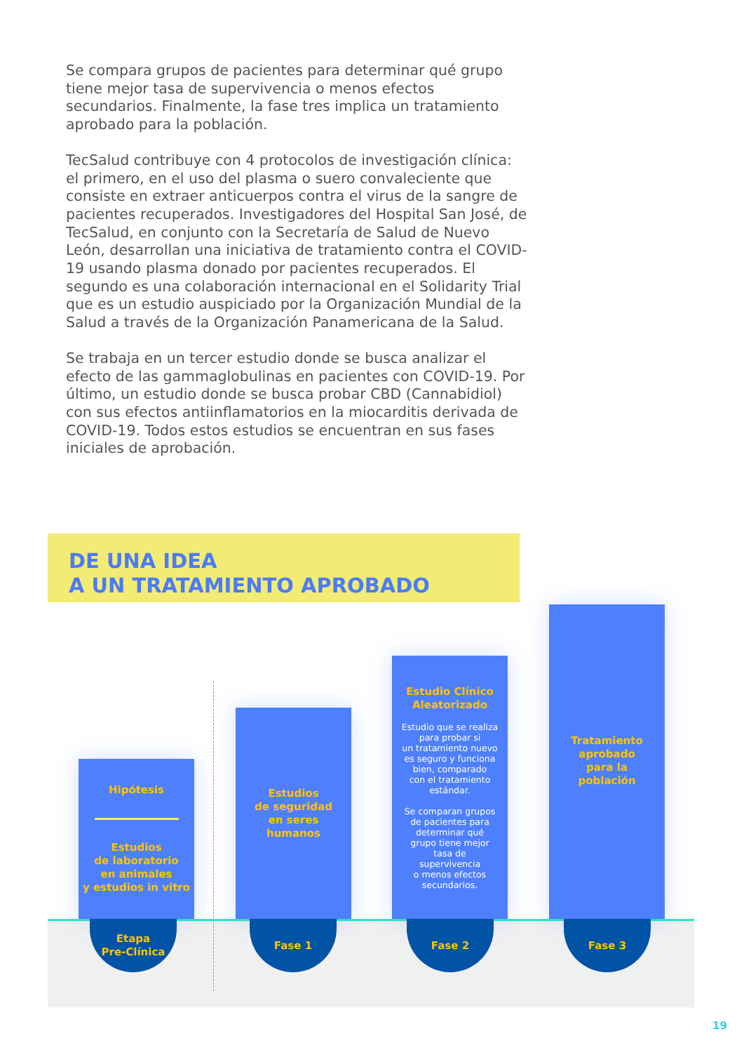Se compara grupos de pacientes para determinar qué grupo tiene mejor tasa de supervivencia o menos efectos secundarios. Finalmente, la fase tres implica un tratamiento aprobado para la población.
TecSalud contribuye con 4 protocolos de investigación clínica: el primero, en el uso del plasma o suero convaleciente que consiste en extraer anticuerpos contra el virus de la sangre de pacientes recuperados. Investigadores del Hospital San José, de TecSalud, en conjunto con la Secretaría de Salud de Nuevo León, desarrollan una iniciativa de tratamiento contra el COVID-19 usando plasma donado por pacientes recuperados. El segundo es una colaboración internacional en el Solidarity Trial que es un estudio auspiciado por la Organización Mundial de la Salud a través de la Organización Panamericana de la Salud.
Se trabaja en un tercer estudio donde se busca analizar el efecto de las gammaglobulinas en pacientes con COVID-19. Por último, un estudio donde se busca probar CBD (Cannabidiol) con sus efectos antiinflamatorios en la miocarditis derivada de COVID-19. Todos estos estudios se encuentran en sus fases iniciales de aprobación.
DE UNA IDEA
A UN TRATAMIENTO APROBADO
Hipótesis
Estudios
de laboratorio
en animales
y estudios in vitro
Estudios
de seguridad
en seres
humanos
Estudio Clínico
Aleatorizado
Estudio que se realiza
para probar si
un tratamiento nuevo
es seguro y funciona
bien, comparado
con el tratamiento
estándar.
Se comparan grupos
de pacientes para
determinar qué
grupo tiene mejor
tasa de
supervivencia
o menos efectos
secundarios.
Tratamiento
aprobado
para la
población
Etapa
Pre-Clínica
Fase 1 Fase 2 Fase 3
19